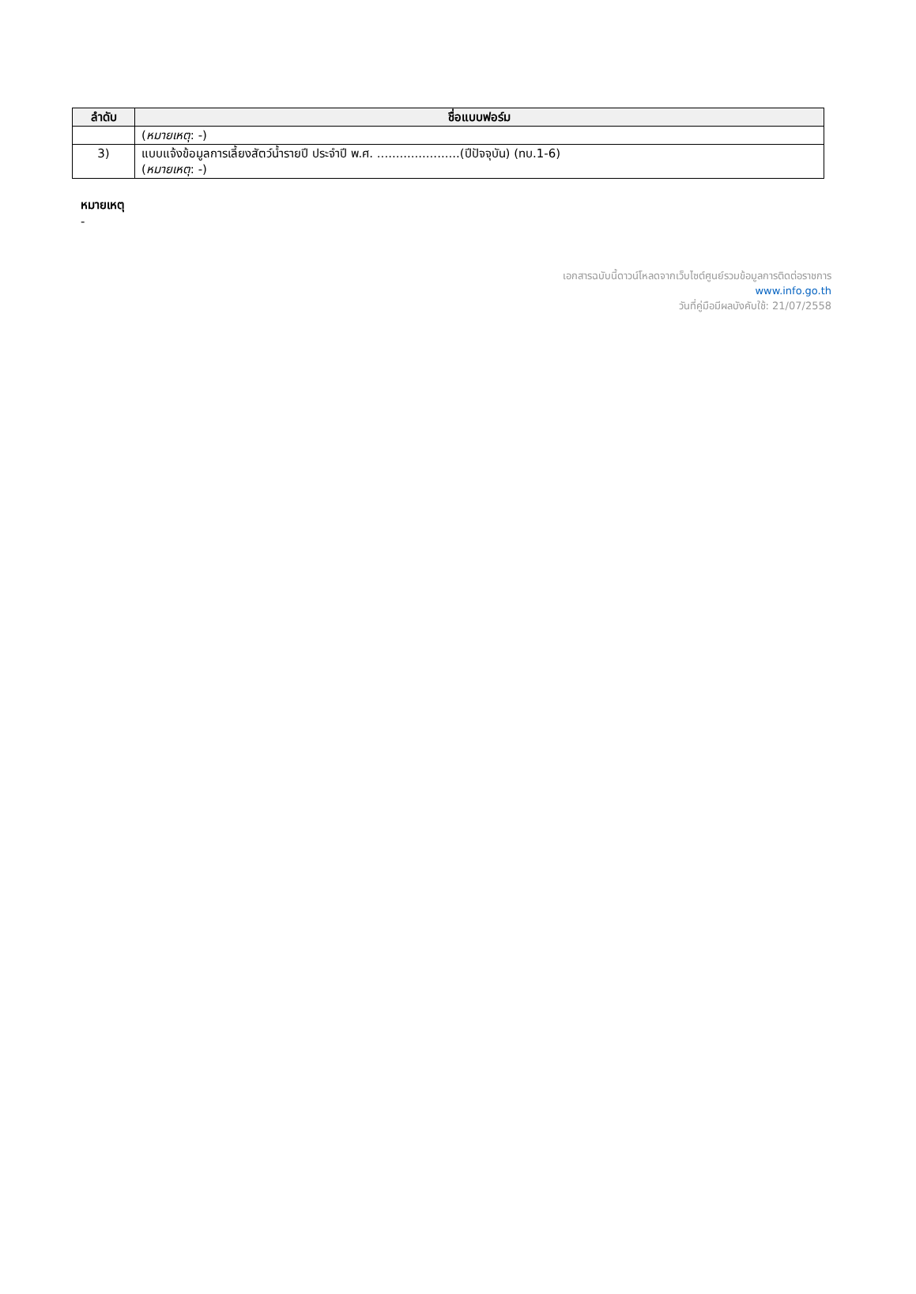| ลำดับ | ชื่อแบบฟอร์ม |
| --- | --- |
| | ( หมายเหตุ : -) |
| 3) | แบบแจ้งข้อมูลการเลี้ยงสัตว์น้ำรายปี ประจำปี พ.ศ. ......................(ปีปัจจุบัน) (ทบ.1-6) ( หมายเหตุ : -) |
หมายเหตุ
-
เอกสารฉบับนี้ดาวน์โหลดจากเว็บไซต์ศูนย์รวมข้อมูลการติดต่อราชการ
www.info.go.th
วันที่คู่มือมีผลบังคับใช้: 21/07/2558